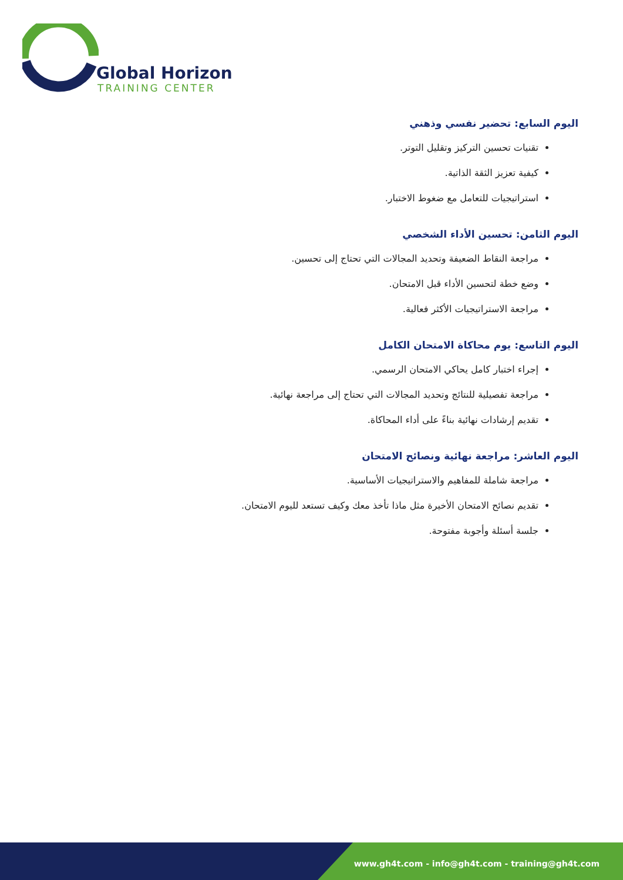Global Horizon
TRAINING CENTER
اليوم السابع: تحضير نفسي وذهني
تقنيات تحسين التركيز وتقليل التوتر.
كيفية تعزيز الثقة الذاتية.
استراتيجيات للتعامل مع ضغوط الاختبار.
اليوم الثامن: تحسين الأداء الشخصي
مراجعة النقاط الضعيفة وتحديد المجالات التي تحتاج إلى تحسين.
وضع خطة لتحسين الأداء قبل الامتحان.
مراجعة الاستراتيجيات الأكثر فعالية.
اليوم التاسع: يوم محاكاة الامتحان الكامل
إجراء اختبار كامل يحاكي الامتحان الرسمي.
مراجعة تفصيلية للنتائج وتحديد المجالات التي تحتاج إلى مراجعة نهائية.
تقديم إرشادات نهائية بناءً على أداء المحاكاة.
اليوم العاشر: مراجعة نهائية ونصائح الامتحان
مراجعة شاملة للمفاهيم والاستراتيجيات الأساسية.
تقديم نصائح الامتحان الأخيرة مثل ماذا تأخذ معك وكيف تستعد لليوم الامتحان.
جلسة أسئلة وأجوبة مفتوحة.
www.gh4t.com - info@gh4t.com - training@gh4t.com